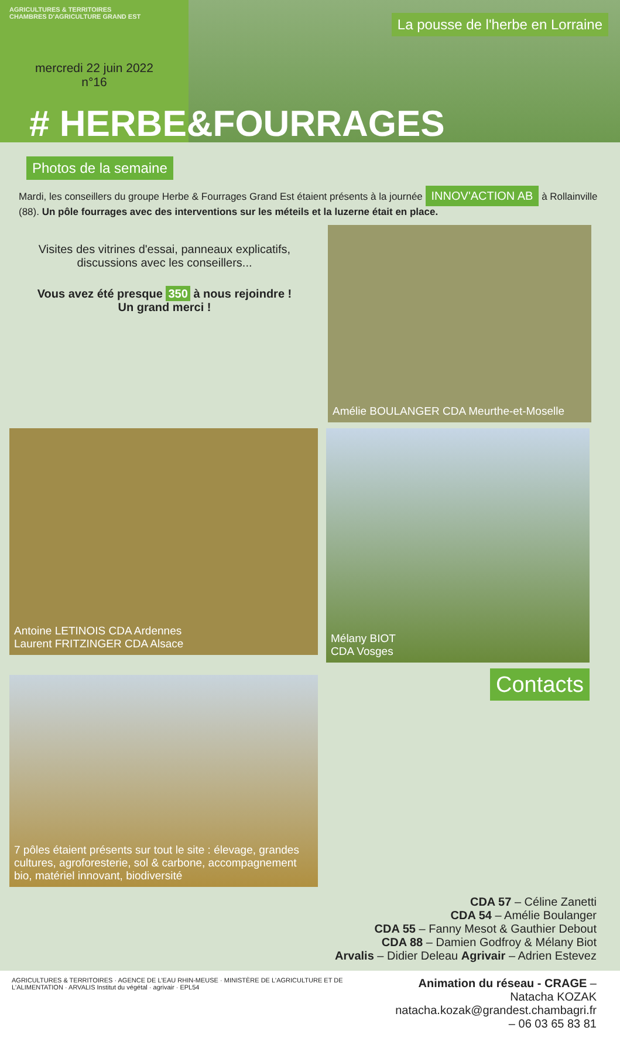AGRICULTURES & TERRITOIRES
CHAMBRES D'AGRICULTURE GRAND EST
mercredi 22 juin 2022
n°16
La pousse de l'herbe en Lorraine
# HERBE&FOURRAGES
Photos de la semaine
Mardi, les conseillers du groupe Herbe & Fourrages Grand Est étaient présents à la journée INNOV'ACTION AB à Rollainville (88). Un pôle fourrages avec des interventions sur les méteils et la luzerne était en place.
Visites des vitrines d'essai, panneaux explicatifs, discussions avec les conseillers...
Vous avez été presque 350 à nous rejoindre !
Un grand merci !
Amélie BOULANGER CDA Meurthe-et-Moselle
Antoine LETINOIS CDA Ardennes
Laurent FRITZINGER CDA Alsace
7 pôles étaient présents sur tout le site : élevage, grandes cultures, agroforesterie, sol & carbone, accompagnement bio, matériel innovant, biodiversité
Mélany BIOT
CDA Vosges
Contacts
CDA 57 – Céline Zanetti
CDA 54 – Amélie Boulanger
CDA 55 – Fanny Mesot & Gauthier Debout
CDA 88 – Damien Godfroy & Mélany Biot
Arvalis – Didier Deleau Agrivair – Adrien Estevez
AGRICULTURES & TERRITOIRES · AGENCE DE L'EAU RHIN-MEUSE · MINISTÈRE DE L'AGRICULTURE ET DE L'ALIMENTATION · ARVALIS Institut du végétal · agrivair · EPL54
Animation du réseau - CRAGE – Natacha KOZAK
natacha.kozak@grandest.chambagri.fr – 06 03 65 83 81